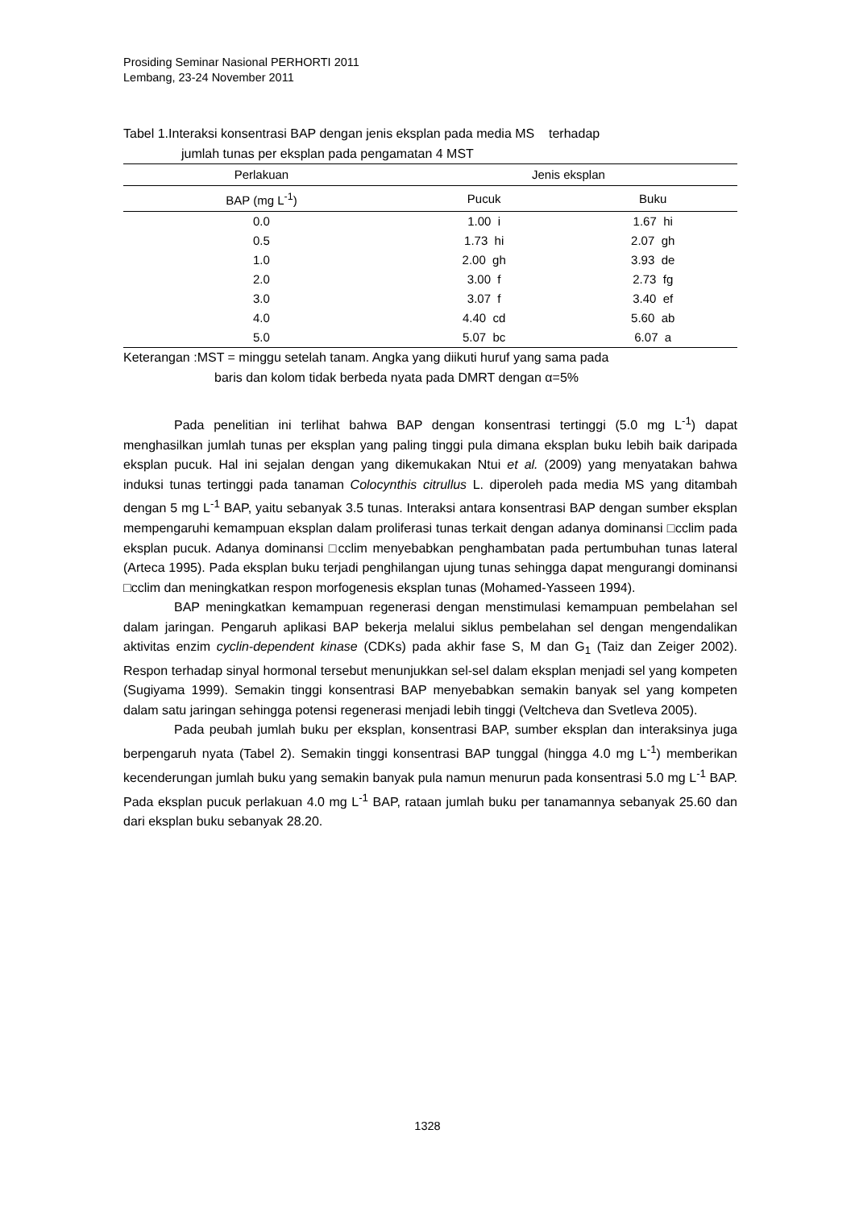Prosiding Seminar Nasional PERHORTI 2011
Lembang, 23-24 November 2011
Tabel 1.Interaksi konsentrasi BAP dengan jenis eksplan pada media MS terhadap
jumlah tunas per eksplan pada pengamatan 4 MST
| Perlakuan | Jenis eksplan | |
| --- | --- | --- |
| BAP (mg L<sup>-1</sup>) | Pucuk | Buku |
| 0.0 | 1.00 i | 1.67 hi |
| 0.5 | 1.73 hi | 2.07 gh |
| 1.0 | 2.00 gh | 3.93 de |
| 2.0 | 3.00 f | 2.73 fg |
| 3.0 | 3.07 f | 3.40 ef |
| 4.0 | 4.40 cd | 5.60 ab |
| 5.0 | 5.07 bc | 6.07 a |
Keterangan :MST = minggu setelah tanam. Angka yang diikuti huruf yang sama pada
baris dan kolom tidak berbeda nyata pada DMRT dengan α=5%
Pada penelitian ini terlihat bahwa BAP dengan konsentrasi tertinggi (5.0 mg L<sup>-1</sup>) dapat menghasilkan jumlah tunas per eksplan yang paling tinggi pula dimana eksplan buku lebih baik daripada eksplan pucuk. Hal ini sejalan dengan yang dikemukakan Ntui et al. (2009) yang menyatakan bahwa induksi tunas tertinggi pada tanaman Colocynthis citrullus L. diperoleh pada media MS yang ditambah dengan 5 mg L<sup>-1</sup> BAP, yaitu sebanyak 3.5 tunas. Interaksi antara konsentrasi BAP dengan sumber eksplan mempengaruhi kemampuan eksplan dalam proliferasi tunas terkait dengan adanya dominansi □cclim pada eksplan pucuk. Adanya dominansi □cclim menyebabkan penghambatan pada pertumbuhan tunas lateral (Arteca 1995). Pada eksplan buku terjadi penghilangan ujung tunas sehingga dapat mengurangi dominansi □cclim dan meningkatkan respon morfogenesis eksplan tunas (Mohamed-Yasseen 1994).
BAP meningkatkan kemampuan regenerasi dengan menstimulasi kemampuan pembelahan sel dalam jaringan. Pengaruh aplikasi BAP bekerja melalui siklus pembelahan sel dengan mengendalikan aktivitas enzim cyclin-dependent kinase (CDKs) pada akhir fase S, M dan G<sub>1</sub> (Taiz dan Zeiger 2002). Respon terhadap sinyal hormonal tersebut menunjukkan sel-sel dalam eksplan menjadi sel yang kompeten (Sugiyama 1999). Semakin tinggi konsentrasi BAP menyebabkan semakin banyak sel yang kompeten dalam satu jaringan sehingga potensi regenerasi menjadi lebih tinggi (Veltcheva dan Svetleva 2005).
Pada peubah jumlah buku per eksplan, konsentrasi BAP, sumber eksplan dan interaksinya juga berpengaruh nyata (Tabel 2). Semakin tinggi konsentrasi BAP tunggal (hingga 4.0 mg L<sup>-1</sup>) memberikan kecenderungan jumlah buku yang semakin banyak pula namun menurun pada konsentrasi 5.0 mg L<sup>-1</sup> BAP. Pada eksplan pucuk perlakuan 4.0 mg L<sup>-1</sup> BAP, rataan jumlah buku per tanamannya sebanyak 25.60 dan dari eksplan buku sebanyak 28.20.
1328